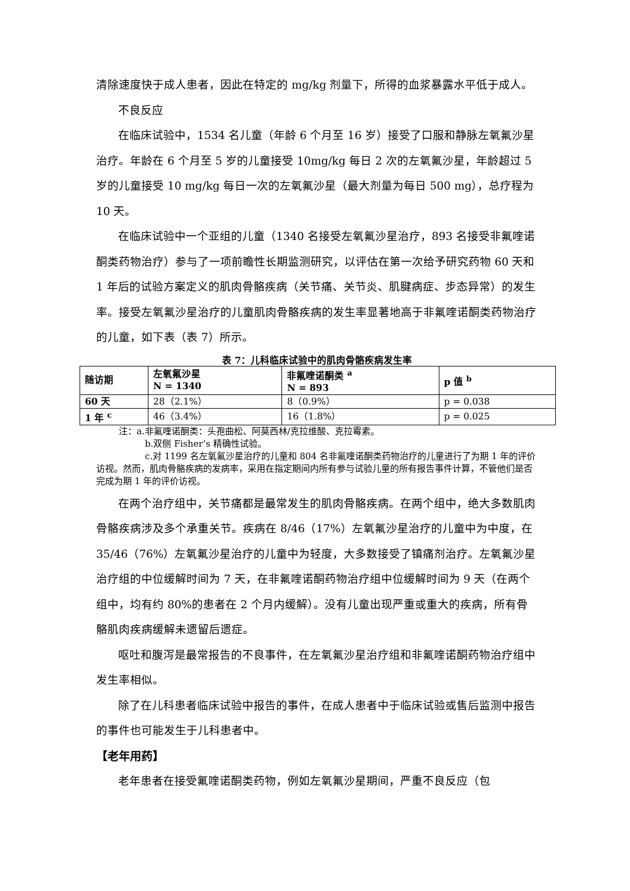清除速度快于成人患者，因此在特定的 mg/kg 剂量下，所得的血浆暴露水平低于成人。
不良反应
在临床试验中，1534 名儿童（年龄 6 个月至 16 岁）接受了口服和静脉左氧氟沙星治疗。年龄在 6 个月至 5 岁的儿童接受 10mg/kg 每日 2 次的左氧氟沙星，年龄超过 5 岁的儿童接受 10 mg/kg 每日一次的左氧氟沙星（最大剂量为每日 500 mg），总疗程为 10 天。
在临床试验中一个亚组的儿童（1340 名接受左氧氟沙星治疗，893 名接受非氟喹诺酮类药物治疗）参与了一项前瞻性长期监测研究，以评估在第一次给予研究药物 60 天和 1 年后的试验方案定义的肌肉骨骼疾病（关节痛、关节炎、肌腱病症、步态异常）的发生率。接受左氧氟沙星治疗的儿童肌肉骨骼疾病的发生率显著地高于非氟喹诺酮类药物治疗的儿童，如下表（表 7）所示。
表 7：儿科临床试验中的肌肉骨骼疾病发生率
| 随访期 | 左氧氟沙星 N = 1340 | 非氟喹诺酮类 <sup>a</sup> N = 893 | p 值 <sup>b</sup> |
| --- | --- | --- | --- |
| 60 天 | 28（2.1%） | 8（0.9%） | p = 0.038 |
| 1 年 <sup>c</sup> | 46（3.4%） | 16（1.8%） | p = 0.025 |
注：a.非氟喹诺酮类：头孢曲松、阿莫西林/克拉维酸、克拉霉素。
b.双侧 Fisher’s 精确性试验。
c.对 1199 名左氧氟沙星治疗的儿童和 804 名非氟喹诺酮类药物治疗的儿童进行了为期 1 年的评价访视。然而，肌肉骨骼疾病的发病率，采用在指定期间内所有参与试验儿童的所有报告事件计算，不管他们是否完成为期 1 年的评价访视。
在两个治疗组中，关节痛都是最常发生的肌肉骨骼疾病。在两个组中，绝大多数肌肉骨骼疾病涉及多个承重关节。疾病在 8/46（17%）左氧氟沙星治疗的儿童中为中度，在 35/46（76%）左氧氟沙星治疗的儿童中为轻度，大多数接受了镇痛剂治疗。左氧氟沙星治疗组的中位缓解时间为 7 天，在非氟喹诺酮药物治疗组中位缓解时间为 9 天（在两个组中，均有约 80%的患者在 2 个月内缓解）。没有儿童出现严重或重大的疾病，所有骨骼肌肉疾病缓解未遗留后遗症。
呕吐和腹泻是最常报告的不良事件，在左氧氟沙星治疗组和非氟喹诺酮药物治疗组中发生率相似。
除了在儿科患者临床试验中报告的事件，在成人患者中于临床试验或售后监测中报告的事件也可能发生于儿科患者中。
【老年用药】
老年患者在接受氟喹诺酮类药物，例如左氧氟沙星期间，严重不良反应（包